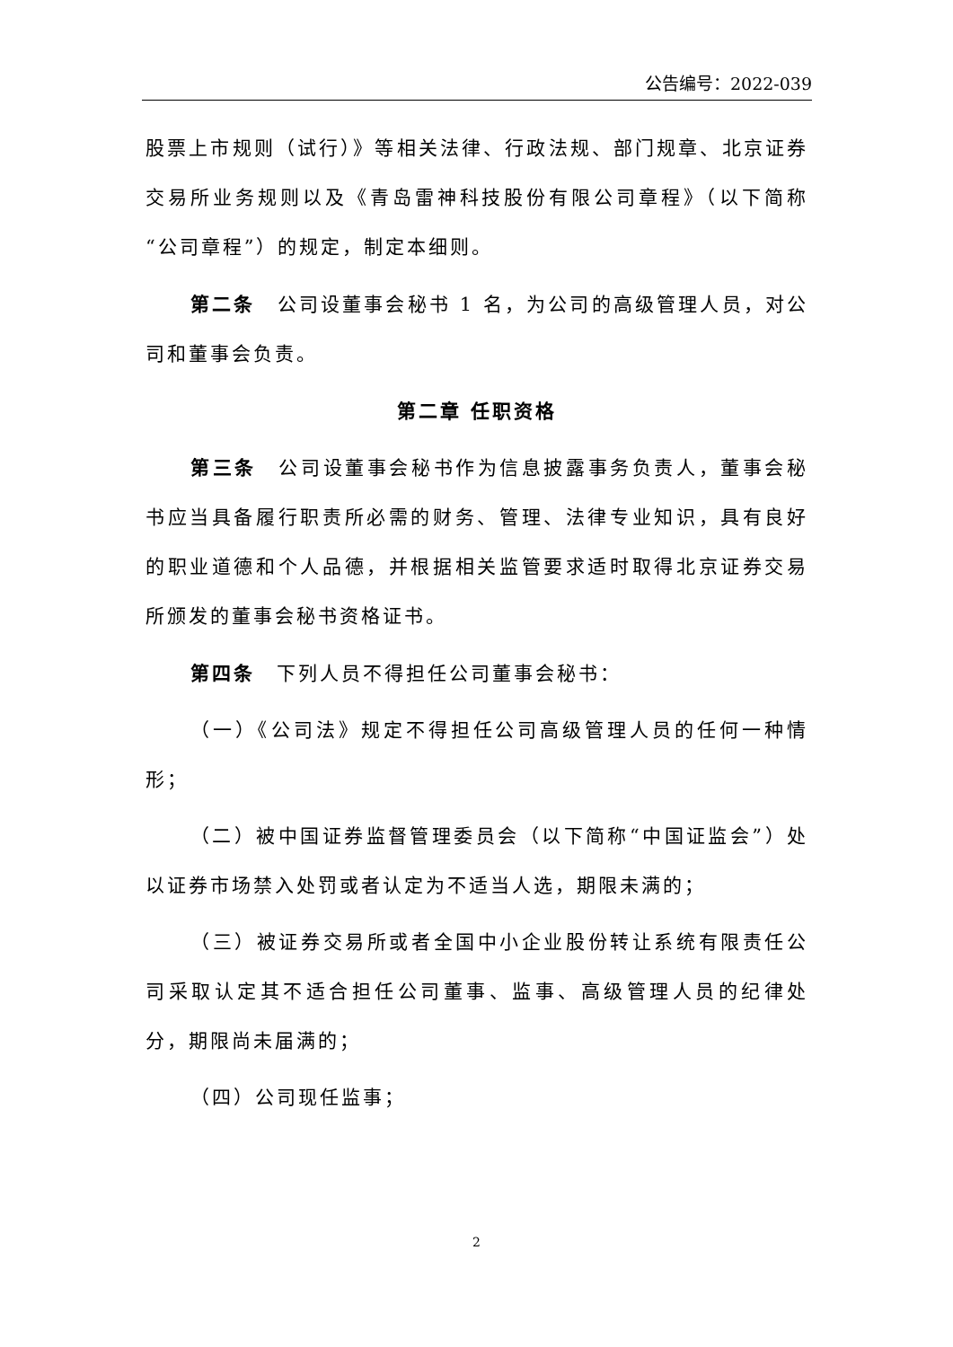公告编号：2022-039
股票上市规则（试行）》等相关法律、行政法规、部门规章、北京证券交易所业务规则以及《青岛雷神科技股份有限公司章程》（以下简称“公司章程”）的规定，制定本细则。
第二条　公司设董事会秘书 1 名，为公司的高级管理人员，对公司和董事会负责。
第二章 任职资格
第三条　公司设董事会秘书作为信息披露事务负责人，董事会秘书应当具备履行职责所必需的财务、管理、法律专业知识，具有良好的职业道德和个人品德，并根据相关监管要求适时取得北京证券交易所颁发的董事会秘书资格证书。
第四条　下列人员不得担任公司董事会秘书：
（一）《公司法》规定不得担任公司高级管理人员的任何一种情形；
（二）被中国证券监督管理委员会（以下简称“中国证监会”）处以证券市场禁入处罚或者认定为不适当人选，期限未满的；
（三）被证券交易所或者全国中小企业股份转让系统有限责任公司采取认定其不适合担任公司董事、监事、高级管理人员的纪律处分，期限尚未届满的；
（四）公司现任监事；
2